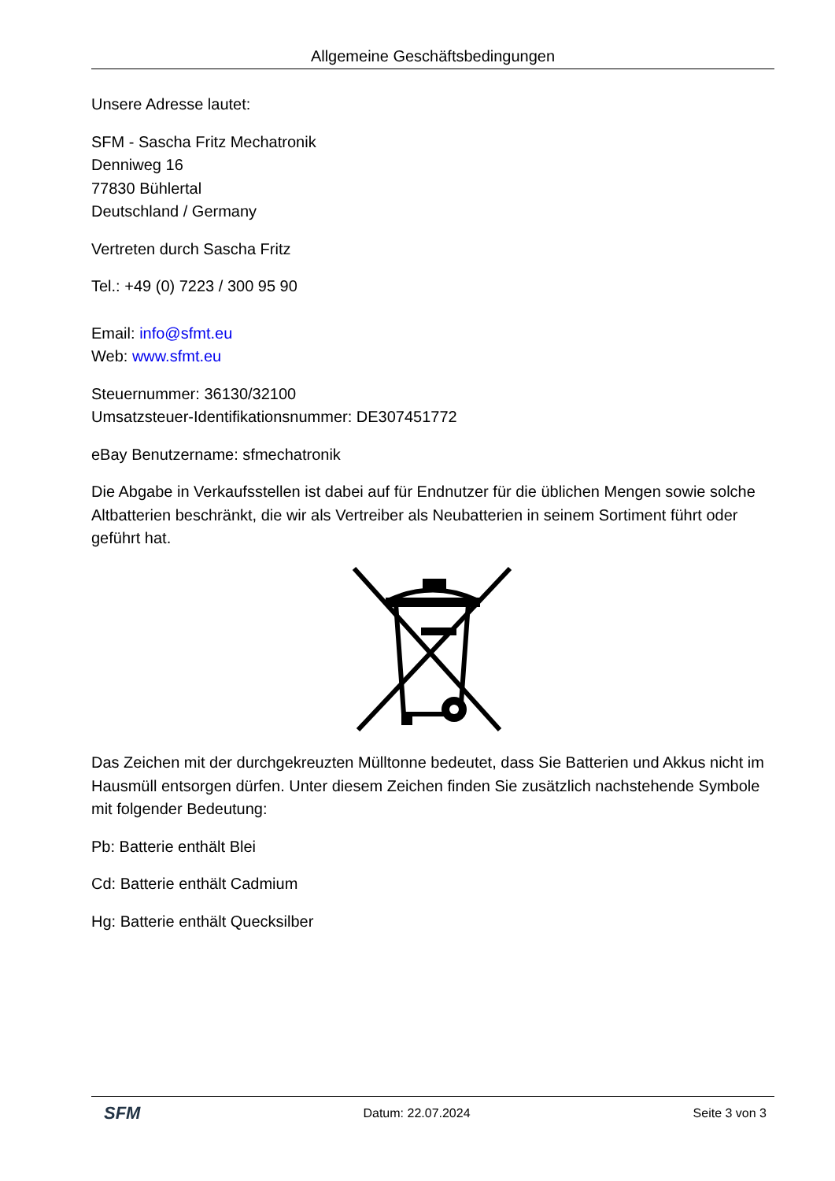Allgemeine Geschäftsbedingungen
Unsere Adresse lautet:
SFM - Sascha Fritz Mechatronik
Denniweg 16
77830 Bühlertal
Deutschland / Germany
Vertreten durch Sascha Fritz
Tel.: +49 (0) 7223 / 300 95 90
Email: info@sfmt.eu
Web: www.sfmt.eu
Steuernummer: 36130/32100
Umsatzsteuer-Identifikationsnummer: DE307451772
eBay Benutzername: sfmechatronik
Die Abgabe in Verkaufsstellen ist dabei auf für Endnutzer für die üblichen Mengen sowie solche Altbatterien beschränkt, die wir als Vertreiber als Neubatterien in seinem Sortiment führt oder geführt hat.
Das Zeichen mit der durchgekreuzten Mülltonne bedeutet, dass Sie Batterien und Akkus nicht im Hausmüll entsorgen dürfen. Unter diesem Zeichen finden Sie zusätzlich nachstehende Symbole mit folgender Bedeutung:
Pb: Batterie enthält Blei
Cd: Batterie enthält Cadmium
Hg: Batterie enthält Quecksilber
SFM Datum: 22.07.2024 Seite 3 von 3